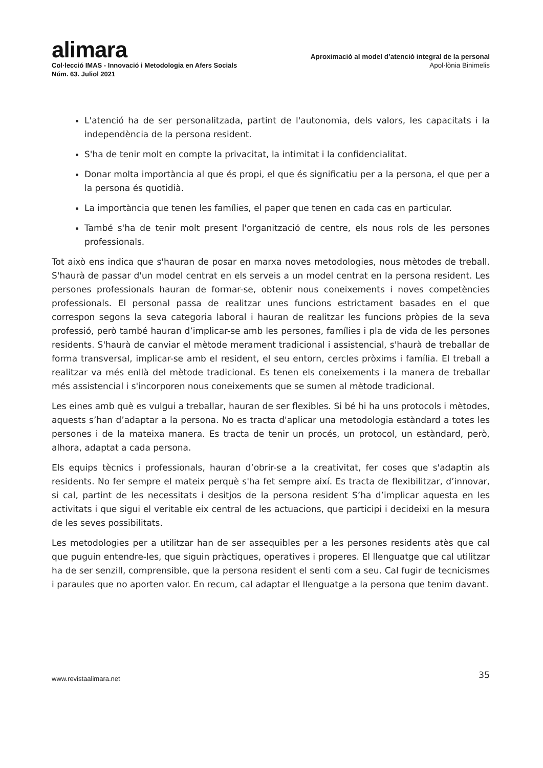alimara
Col·lecció IMAS - Innovació i Metodologia en Afers Socials
Núm. 63. Juliol 2021
Aproximació al model d’atenció integral de la personal
Apol·lònia Binimelis
L'atenció ha de ser personalitzada, partint de l'autonomia, dels valors, les capacitats i la independència de la persona resident.
S'ha de tenir molt en compte la privacitat, la intimitat i la confidencialitat.
Donar molta importància al que és propi, el que és significatiu per a la persona, el que per a la persona és quotidià.
La importància que tenen les famílies, el paper que tenen en cada cas en particular.
També s'ha de tenir molt present l'organització de centre, els nous rols de les persones professionals.
Tot això ens indica que s'hauran de posar en marxa noves metodologies, nous mètodes de treball. S'haurà de passar d'un model centrat en els serveis a un model centrat en la persona resident. Les persones professionals hauran de formar-se, obtenir nous coneixements i noves competències professionals. El personal passa de realitzar unes funcions estrictament basades en el que correspon segons la seva categoria laboral i hauran de realitzar les funcions pròpies de la seva professió, però també hauran d’implicar-se amb les persones, famílies i pla de vida de les persones residents. S'haurà de canviar el mètode merament tradicional i assistencial, s'haurà de treballar de forma transversal, implicar-se amb el resident, el seu entorn, cercles pròxims i família. El treball a realitzar va més enllà del mètode tradicional. Es tenen els coneixements i la manera de treballar més assistencial i s'incorporen nous coneixements que se sumen al mètode tradicional.
Les eines amb què es vulgui a treballar, hauran de ser flexibles. Si bé hi ha uns protocols i mètodes, aquests s’han d’adaptar a la persona. No es tracta d'aplicar una metodologia estàndard a totes les persones i de la mateixa manera. Es tracta de tenir un procés, un protocol, un estàndard, però, alhora, adaptat a cada persona.
Els equips tècnics i professionals, hauran d’obrir-se a la creativitat, fer coses que s'adaptin als residents. No fer sempre el mateix perquè s'ha fet sempre així. Es tracta de flexibilitzar, d’innovar, si cal, partint de les necessitats i desitjos de la persona resident S’ha d’implicar aquesta en les activitats i que sigui el veritable eix central de les actuacions, que participi i decideixi en la mesura de les seves possibilitats.
Les metodologies per a utilitzar han de ser assequibles per a les persones residents atès que cal que puguin entendre-les, que siguin pràctiques, operatives i properes. El llenguatge que cal utilitzar ha de ser senzill, comprensible, que la persona resident el senti com a seu. Cal fugir de tecnicismes i paraules que no aporten valor. En recum, cal adaptar el llenguatge a la persona que tenim davant.
www.revistaalimara.net 35